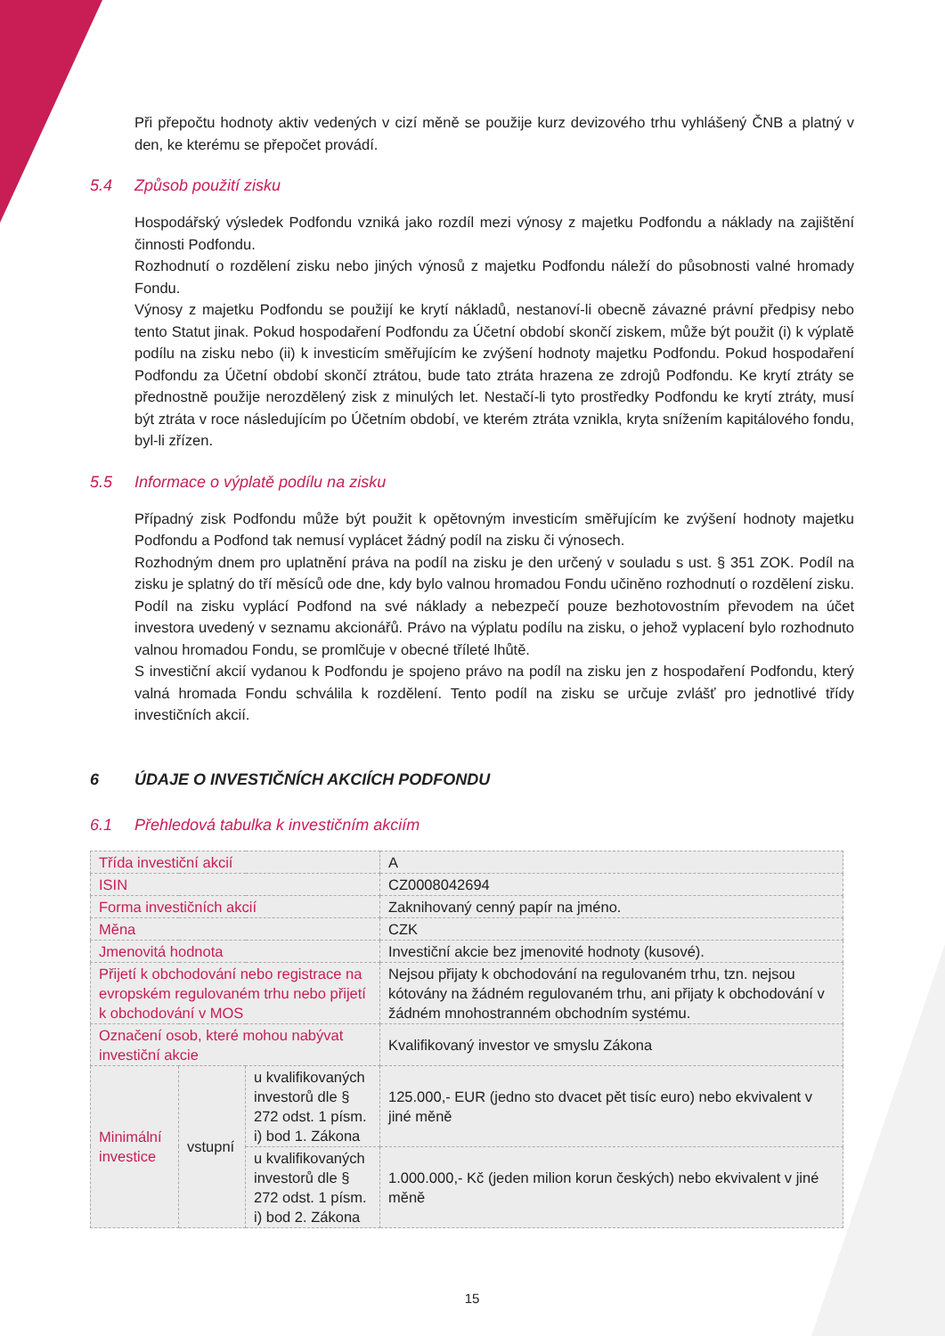Při přepočtu hodnoty aktiv vedených v cizí měně se použije kurz devizového trhu vyhlášený ČNB a platný v den, ke kterému se přepočet provádí.
5.4 Způsob použití zisku
Hospodářský výsledek Podfondu vzniká jako rozdíl mezi výnosy z majetku Podfondu a náklady na zajištění činnosti Podfondu.
Rozhodnutí o rozdělení zisku nebo jiných výnosů z majetku Podfondu náleží do působnosti valné hromady Fondu.
Výnosy z majetku Podfondu se použijí ke krytí nákladů, nestanoví-li obecně závazné právní předpisy nebo tento Statut jinak. Pokud hospodaření Podfondu za Účetní období skončí ziskem, může být použit (i) k výplatě podílu na zisku nebo (ii) k investicím směřujícím ke zvýšení hodnoty majetku Podfondu. Pokud hospodaření Podfondu za Účetní období skončí ztrátou, bude tato ztráta hrazena ze zdrojů Podfondu. Ke krytí ztráty se přednostně použije nerozdělený zisk z minulých let. Nestačí-li tyto prostředky Podfondu ke krytí ztráty, musí být ztráta v roce následujícím po Účetním období, ve kterém ztráta vznikla, kryta snížením kapitálového fondu, byl-li zřízen.
5.5 Informace o výplatě podílu na zisku
Případný zisk Podfondu může být použit k opětovným investicím směřujícím ke zvýšení hodnoty majetku Podfondu a Podfond tak nemusí vyplácet žádný podíl na zisku či výnosech.
Rozhodným dnem pro uplatnění práva na podíl na zisku je den určený v souladu s ust. § 351 ZOK. Podíl na zisku je splatný do tří měsíců ode dne, kdy bylo valnou hromadou Fondu učiněno rozhodnutí o rozdělení zisku. Podíl na zisku vyplácí Podfond na své náklady a nebezpečí pouze bezhotovostním převodem na účet investora uvedený v seznamu akcionářů. Právo na výplatu podílu na zisku, o jehož vyplacení bylo rozhodnuto valnou hromadou Fondu, se promlčuje v obecné tříleté lhůtě.
S investiční akcií vydanou k Podfondu je spojeno právo na podíl na zisku jen z hospodaření Podfondu, který valná hromada Fondu schválila k rozdělení. Tento podíl na zisku se určuje zvlášť pro jednotlivé třídy investičních akcií.
6 ÚDAJE O INVESTIČNÍCH AKCIÍCH PODFONDU
6.1 Přehledová tabulka k investičním akciím
| Třída investiční akcií | | | A |
| ISIN | | | CZ0008042694 |
| Forma investičních akcií | | | Zaknihovaný cenný papír na jméno. |
| Měna | | | CZK |
| Jmenovitá hodnota | | | Investiční akcie bez jmenovité hodnoty (kusové). |
| Přijetí k obchodování nebo registrace na evropském regulovaném trhu nebo přijetí k obchodování v MOS | | | Nejsou přijaty k obchodování na regulovaném trhu, tzn. nejsou kótovány na žádném regulovaném trhu, ani přijaty k obchodování v žádném mnohostranném obchodním systému. |
| Označení osob, které mohou nabývat investiční akcie | | | Kvalifikovaný investor ve smyslu Zákona |
| Minimální investice | vstupní | u kvalifikovaných investorů dle § 272 odst. 1 písm. i) bod 1. Zákona | 125.000,- EUR (jedno sto dvacet pět tisíc euro) nebo ekvivalent v jiné měně |
| | | u kvalifikovaných investorů dle § 272 odst. 1 písm. i) bod 2. Zákona | 1.000.000,- Kč (jeden milion korun českých) nebo ekvivalent v jiné měně |
15